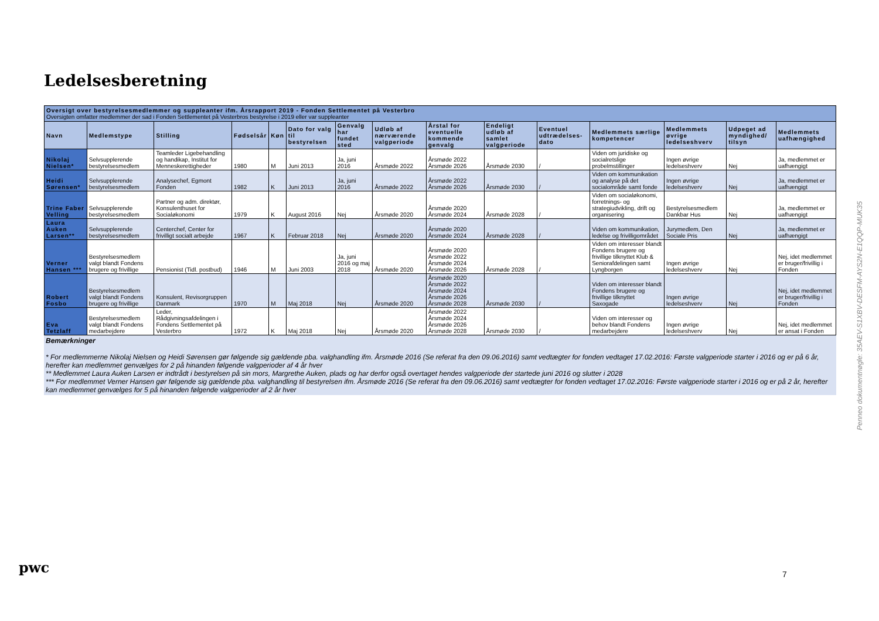Ledelsesberetning
Oversigt over bestyrelsesmedlemmer og suppleanter ifm. Årsrapport 2019 - Fonden Settlementet på Vesterbro
Oversigten omfatter medlemmer der sad i Fonden Settlementet på Vesterbros bestyrelse i 2019 eller var suppleanter
| Navn | Medlemstype | Stilling | Fødselsår | Køn | Dato for valg til bestyrelsen | Genvalg har fundet sted | Udløb af nærværende valgperiode | Årstal for eventuelle kommende genvalg | Endeligt udløb af samlet valgperiode | Eventuel udtrædelses-dato | Medlemmets særlige kompetencer | Medlemmets øvrige ledelseshverv | Udpeget ad myndighed/ tilsyn | Medlemmets uafhængighed |
| --- | --- | --- | --- | --- | --- | --- | --- | --- | --- | --- | --- | --- | --- | --- |
| Nikolaj Nielsen* | Selvsupplerende bestyrelsesmedlem | Teamleder Ligebehandling og handikap, Institut for Menneskerettigheder | 1980 | M | Juni 2013 | Ja, juni 2016 | Årsmøde 2022 | Årsmøde 2022 Årsmøde 2026 | Årsmøde 2030 | / | Viden om juridiske og socialretslige probelmstillinger | Ingen øvrige ledelseshverv | Nej | Ja, medlemmet er uafhængigt |
| Heidi Sørensen* | Selvsupplerende bestyrelsesmedlem | Analysechef, Egmont Fonden | 1982 | K | Juni 2013 | Ja, juni 2016 | Årsmøde 2022 | Årsmøde 2022 Årsmøde 2026 | Årsmøde 2030 | / | Viden om kommunikation og analyse på det socialområde samt fonde | Ingen øvrige ledelseshverv | Nej | Ja, medlemmet er uafhængigt |
| Trine Faber Velling | Selvsupplerende bestyrelsesmedlem | Partner og adm. direktør, Konsulenthuset for Socialøkonomi | 1979 | K | August 2016 | Nej | Årsmøde 2020 | Årsmøde 2020 Årsmøde 2024 | Årsmøde 2028 | / | Viden om socialøkonomi, forretnings- og strategiudvikling, drift og organisering | Bestyrelsesmedlem Dankbar Hus | Nej | Ja, medlemmet er uafhængigt |
| Laura Auken Larsen** | Selvsupplerende bestyrelsesmedlem | Centerchef, Center for frivilligt socialt arbejde | 1967 | K | Februar 2018 | Nej | Årsmøde 2020 | Årsmøde 2020 Årsmøde 2024 | Årsmøde 2028 | / | Viden om kommunikation, ledelse og frivilligområdet | Jurymedlem, Den Sociale Pris | Nej | Ja, medlemmet er uafhængigt |
| Verner Hansen *** | Bestyrelsesmedlem valgt blandt Fondens brugere og frivillige | Pensionist (Tidl. postbud) | 1946 | M | Juni 2003 | Ja, juni 2016 og maj 2018 | Årsmøde 2020 | Årsmøde 2020 Årsmøde 2022 Årsmøde 2024 Årsmøde 2026 | Årsmøde 2028 | / | Viden om interesser blandt Fondens brugere og frivillige tilknyttet Klub & Seniorafdelingen samt Lyngborgen | Ingen øvrige ledelseshverv | Nej | Nej, idet medlemmet er bruger/frivillig i Fonden |
| Robert Fosbo | Bestyrelsesmedlem valgt blandt Fondens brugere og frivillige | Konsulent, Revisorgruppen Danmark | 1970 | M | Maj 2018 | Nej | Årsmøde 2020 | Årsmøde 2020 Årsmøde 2022 Årsmøde 2024 Årsmøde 2026 Årsmøde 2028 | Årsmøde 2030 | / | Viden om interesser blandt Fondens brugere og frivillige tilknyttet Saxogade | Ingen øvrige ledelseshverv | Nej | Nej, idet medlemmet er bruger/frivillig i Fonden |
| Eva Tetzlaff | Bestyrelsesmedlem valgt blandt Fondens medarbejdere | Leder, Rådgivningsafdelingen i Fondens Settlementet på Vesterbro | 1972 | K | Maj 2018 | Nej | Årsmøde 2020 | Årsmøde 2022 Årsmøde 2024 Årsmøde 2026 Årsmøde 2028 | Årsmøde 2030 | / | Viden om interesser og behov blandt Fondens medarbejdere | Ingen øvrige ledelseshverv | Nej | Nej, idet medlemmet er ansat i Fonden |
Bemærkninger
* For medlemmerne Nikolaj Nielsen og Heidi Sørensen gør følgende sig gældende pba. valghandling ifm. Årsmøde 2016 (Se referat fra den 09.06.2016) samt vedtægter for fonden vedtaget 17.02.2016: Første valgperiode starter i 2016 og er på 6 år, herefter kan medlemmet genvælges for 2 på hinanden følgende valgperioder af 4 år hver
** Medlemmet Laura Auken Larsen er indtrådt i bestyrelsen på sin mors, Margrethe Auken, plads og har derfor også overtaget hendes valgperiode der startede juni 2016 og slutter i 2028
*** For medlemmet Verner Hansen gør følgende sig gældende pba. valghandling til bestyrelsen ifm. Årsmøde 2016 (Se referat fra den 09.06.2016) samt vedtægter for fonden vedtaget 17.02.2016: Første valgperiode starter i 2016 og er på 2 år, herefter kan medlemmet genvælges for 5 på hinanden følgende valgperioder af 2 år hver
Penneo dokumentnøgle: 35AEV-S1XBV-DESFM-AYS2N-E1QQP-MUK35
pwc 7